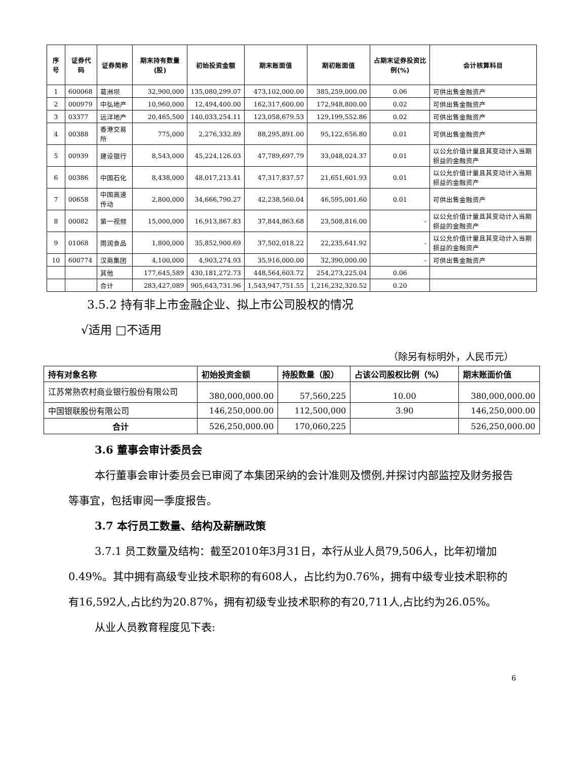| 序号 | 证券代码 | 证券简称 | 期末持有数量(股) | 初始投资金额 | 期末账面值 | 期初账面值 | 占期末证券投资比例(%) | 会计核算科目 |
| --- | --- | --- | --- | --- | --- | --- | --- | --- |
| 1 | 600068 | 葛洲坝 | 32,900,000 | 135,080,299.07 | 473,102,000.00 | 385,259,000.00 | 0.06 | 可供出售金融资产 |
| 2 | 000979 | 中弘地产 | 10,960,000 | 12,494,400.00 | 162,317,600.00 | 172,948,800.00 | 0.02 | 可供出售金融资产 |
| 3 | 03377 | 远洋地产 | 20,465,500 | 140,033,254.11 | 123,058,679.53 | 129,199,552.86 | 0.02 | 可供出售金融资产 |
| 4 | 00388 | 香港交易所 | 775,000 | 2,276,332.89 | 88,295,891.00 | 95,122,656.80 | 0.01 | 可供出售金融资产 |
| 5 | 00939 | 建设银行 | 8,543,000 | 45,224,126.03 | 47,789,697.79 | 33,048,024.37 | 0.01 | 以公允价值计量且其变动计入当期损益的金融资产 |
| 6 | 00386 | 中国石化 | 8,438,000 | 48,017,213.41 | 47,317,837.57 | 21,651,601.93 | 0.01 | 以公允价值计量且其变动计入当期损益的金融资产 |
| 7 | 00658 | 中国高速传动 | 2,800,000 | 34,666,790.27 | 42,238,560.04 | 46,595,001.60 | 0.01 | 可供出售金融资产 |
| 8 | 00082 | 第一视频 | 15,000,000 | 16,913,867.83 | 37,844,863.68 | 23,508,816.00 | - | 以公允价值计量且其变动计入当期损益的金融资产 |
| 9 | 01068 | 雨润食品 | 1,800,000 | 35,852,900.69 | 37,502,018.22 | 22,235,641.92 | - | 以公允价值计量且其变动计入当期损益的金融资产 |
| 10 | 600774 | 汉商集团 | 4,100,000 | 4,903,274.93 | 35,916,000.00 | 32,390,000.00 | - | 可供出售金融资产 |
| | | 其他 | 177,645,589 | 430,181,272.73 | 448,564,603.72 | 254,273,225.04 | 0.06 | |
| | | 合计 | 283,427,089 | 905,643,731.96 | 1,543,947,751.55 | 1,216,232,320.52 | 0.20 | |
3.5.2 持有非上市金融企业、拟上市公司股权的情况
√适用 □不适用
（除另有标明外，人民币元）
| 持有对象名称 | 初始投资金额 | 持股数量（股） | 占该公司股权比例（%） | 期末账面价值 |
| --- | --- | --- | --- | --- |
| 江苏常熟农村商业银行股份有限公司 | 380,000,000.00 | 57,560,225 | 10.00 | 380,000,000.00 |
| 中国银联股份有限公司 | 146,250,000.00 | 112,500,000 | 3.90 | 146,250,000.00 |
| 合计 | 526,250,000.00 | 170,060,225 | | 526,250,000.00 |
3.6 董事会审计委员会
本行董事会审计委员会已审阅了本集团采纳的会计准则及惯例,并探讨内部监控及财务报告等事宜，包括审阅一季度报告。
3.7 本行员工数量、结构及薪酬政策
3.7.1 员工数量及结构：截至2010年3月31日，本行从业人员79,506人，比年初增加0.49%。其中拥有高级专业技术职称的有608人，占比约为0.76%，拥有中级专业技术职称的有16,592人,占比约为20.87%，拥有初级专业技术职称的有20,711人,占比约为26.05%。
从业人员教育程度见下表:
6